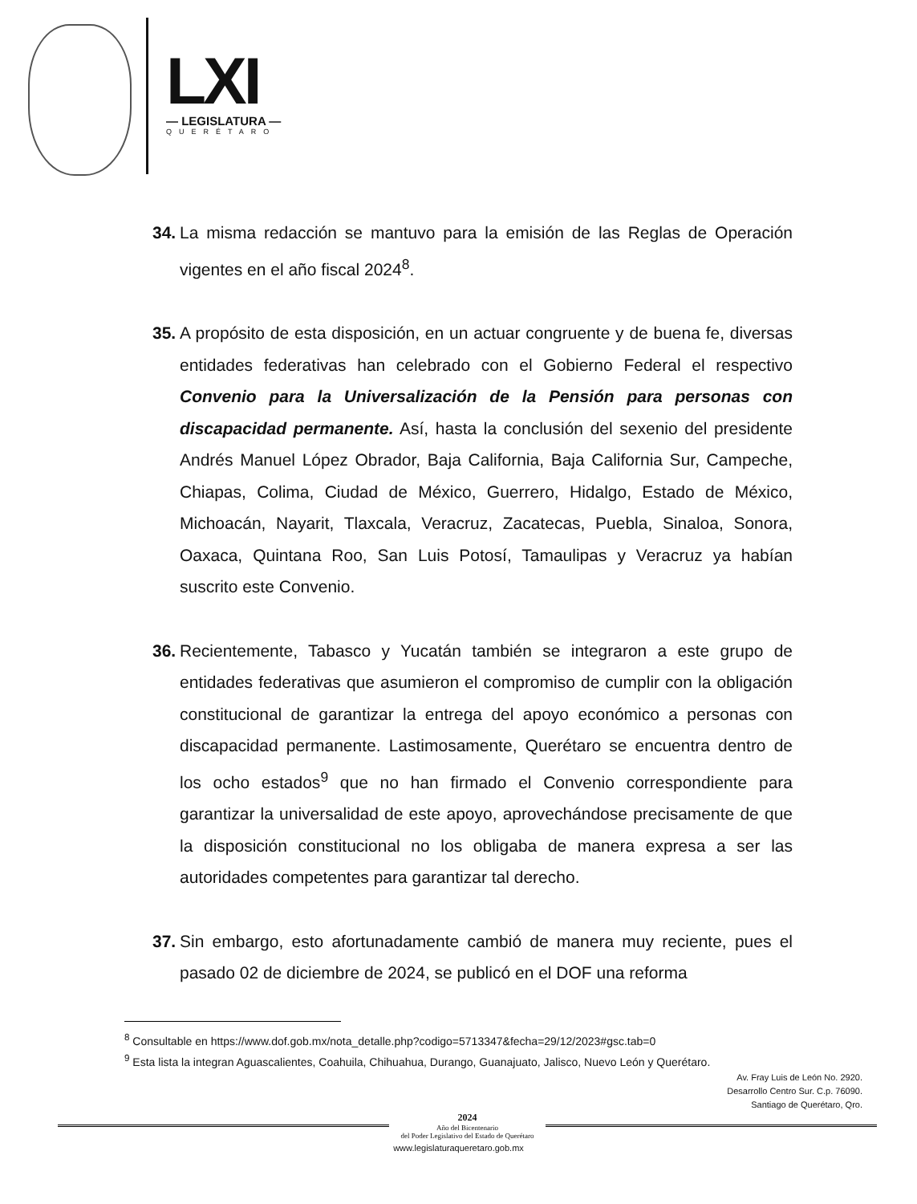LXI
— LEGISLATURA —
QUERÉTARO
34. La misma redacción se mantuvo para la emisión de las Reglas de Operación vigentes en el año fiscal 2024<sup>8</sup>.
35. A propósito de esta disposición, en un actuar congruente y de buena fe, diversas entidades federativas han celebrado con el Gobierno Federal el respectivo Convenio para la Universalización de la Pensión para personas con discapacidad permanente. Así, hasta la conclusión del sexenio del presidente Andrés Manuel López Obrador, Baja California, Baja California Sur, Campeche, Chiapas, Colima, Ciudad de México, Guerrero, Hidalgo, Estado de México, Michoacán, Nayarit, Tlaxcala, Veracruz, Zacatecas, Puebla, Sinaloa, Sonora, Oaxaca, Quintana Roo, San Luis Potosí, Tamaulipas y Veracruz ya habían suscrito este Convenio.
36. Recientemente, Tabasco y Yucatán también se integraron a este grupo de entidades federativas que asumieron el compromiso de cumplir con la obligación constitucional de garantizar la entrega del apoyo económico a personas con discapacidad permanente. Lastimosamente, Querétaro se encuentra dentro de los ocho estados<sup>9</sup> que no han firmado el Convenio correspondiente para garantizar la universalidad de este apoyo, aprovechándose precisamente de que la disposición constitucional no los obligaba de manera expresa a ser las autoridades competentes para garantizar tal derecho.
37. Sin embargo, esto afortunadamente cambió de manera muy reciente, pues el pasado 02 de diciembre de 2024, se publicó en el DOF una reforma
<sup>8</sup> Consultable en https://www.dof.gob.mx/nota_detalle.php?codigo=5713347&fecha=29/12/2023#gsc.tab=0
<sup>9</sup> Esta lista la integran Aguascalientes, Coahuila, Chihuahua, Durango, Guanajuato, Jalisco, Nuevo León y Querétaro.
Av. Fray Luis de León No. 2920.
Desarrollo Centro Sur. C.p. 76090.
Santiago de Querétaro, Qro.
2024
Año del Bicentenario
del Poder Legislativo del Estado de Querétaro
www.legislaturaqueretaro.gob.mx